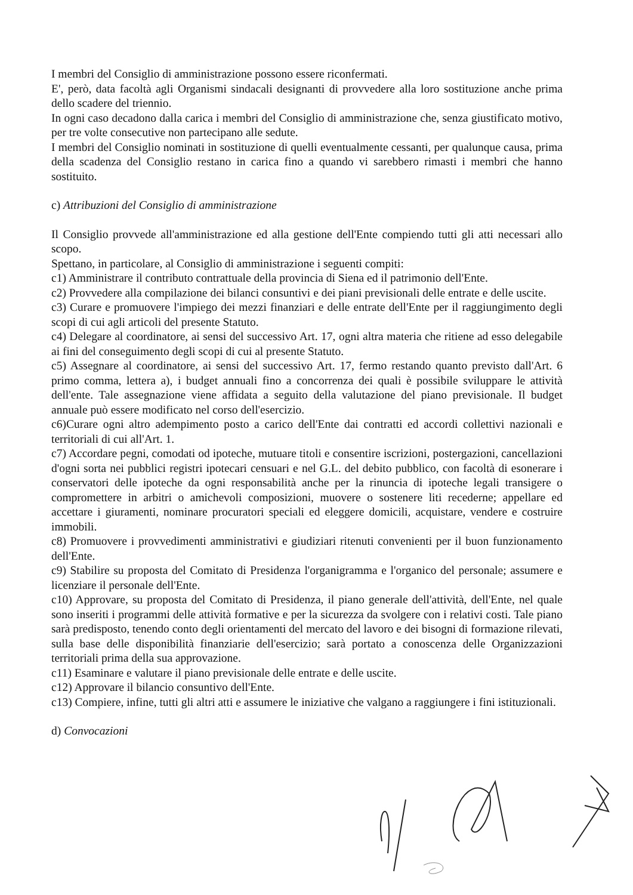I membri del Consiglio di amministrazione possono essere riconfermati.
E', però, data facoltà agli Organismi sindacali designanti di provvedere alla loro sostituzione anche prima dello scadere del triennio.
In ogni caso decadono dalla carica i membri del Consiglio di amministrazione che, senza giustificato motivo, per tre volte consecutive non partecipano alle sedute.
I membri del Consiglio nominati in sostituzione di quelli eventualmente cessanti, per qualunque causa, prima della scadenza del Consiglio restano in carica fino a quando vi sarebbero rimasti i membri che hanno sostituito.
c) Attribuzioni del Consiglio di amministrazione
Il Consiglio provvede all'amministrazione ed alla gestione dell'Ente compiendo tutti gli atti necessari allo scopo.
Spettano, in particolare, al Consiglio di amministrazione i seguenti compiti:
c1) Amministrare il contributo contrattuale della provincia di Siena ed il patrimonio dell'Ente.
c2) Provvedere alla compilazione dei bilanci consuntivi e dei piani previsionali delle entrate e delle uscite.
c3) Curare e promuovere l'impiego dei mezzi finanziari e delle entrate dell'Ente per il raggiungimento degli scopi di cui agli articoli del presente Statuto.
c4) Delegare al coordinatore, ai sensi del successivo Art. 17, ogni altra materia che ritiene ad esso delegabile ai fini del conseguimento degli scopi di cui al presente Statuto.
c5) Assegnare al coordinatore, ai sensi del successivo Art. 17, fermo restando quanto previsto dall'Art. 6 primo comma, lettera a), i budget annuali fino a concorrenza dei quali è possibile sviluppare le attività dell'ente. Tale assegnazione viene affidata a seguito della valutazione del piano previsionale. Il budget annuale può essere modificato nel corso dell'esercizio.
c6)Curare ogni altro adempimento posto a carico dell'Ente dai contratti ed accordi collettivi nazionali e territoriali di cui all'Art. 1.
c7) Accordare pegni, comodati od ipoteche, mutuare titoli e consentire iscrizioni, postergazioni, cancellazioni d'ogni sorta nei pubblici registri ipotecari censuari e nel G.L. del debito pubblico, con facoltà di esonerare i conservatori delle ipoteche da ogni responsabilità anche per la rinuncia di ipoteche legali transigere o compromettere in arbitri o amichevoli composizioni, muovere o sostenere liti recederne; appellare ed accettare i giuramenti, nominare procuratori speciali ed eleggere domicili, acquistare, vendere e costruire immobili.
c8) Promuovere i provvedimenti amministrativi e giudiziari ritenuti convenienti per il buon funzionamento dell'Ente.
c9) Stabilire su proposta del Comitato di Presidenza l'organigramma e l'organico del personale; assumere e licenziare il personale dell'Ente.
c10) Approvare, su proposta del Comitato di Presidenza, il piano generale dell'attività, dell'Ente, nel quale sono inseriti i programmi delle attività formative e per la sicurezza da svolgere con i relativi costi. Tale piano sarà predisposto, tenendo conto degli orientamenti del mercato del lavoro e dei bisogni di formazione rilevati, sulla base delle disponibilità finanziarie dell'esercizio; sarà portato a conoscenza delle Organizzazioni territoriali prima della sua approvazione.
c11) Esaminare e valutare il piano previsionale delle entrate e delle uscite.
c12) Approvare il bilancio consuntivo dell'Ente.
c13) Compiere, infine, tutti gli altri atti e assumere le iniziative che valgano a raggiungere i fini istituzionali.
d) Convocazioni